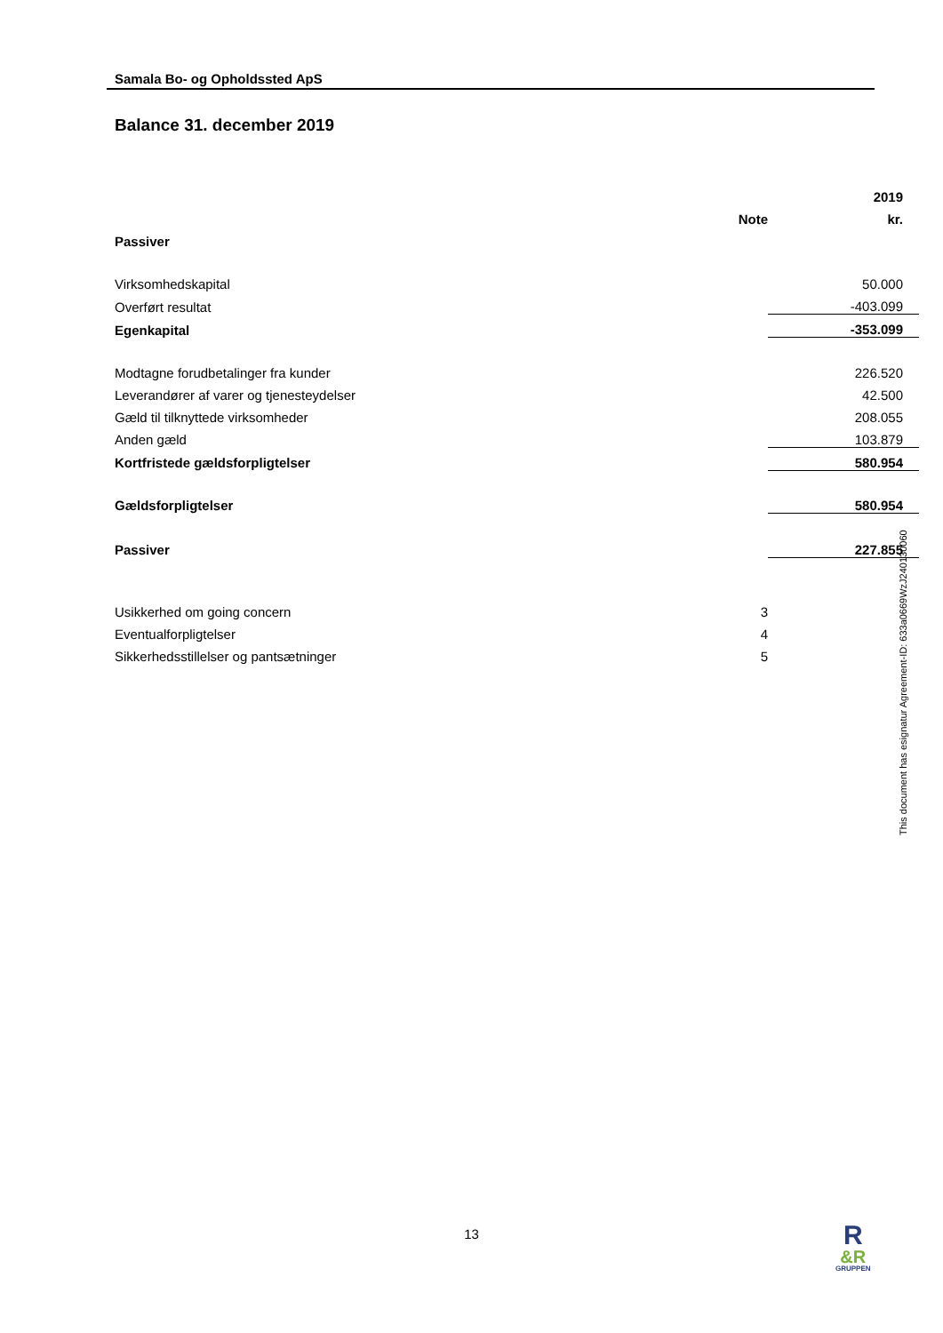Samala Bo- og Opholdssted ApS
Balance 31. december 2019
| | | 2019 |
| --- | --- | --- |
| | Note | kr. |
| Passiver | | |
| Virksomhedskapital | | 50.000 |
| Overført resultat | | -403.099 |
| Egenkapital | | -353.099 |
| Modtagne forudbetalinger fra kunder | | 226.520 |
| Leverandører af varer og tjenesteydelser | | 42.500 |
| Gæld til tilknyttede virksomheder | | 208.055 |
| Anden gæld | | 103.879 |
| Kortfristede gældsforpligtelser | | 580.954 |
| Gældsforpligtelser | | 580.954 |
| Passiver | | 227.855 |
| Usikkerhed om going concern | 3 | |
| Eventualforpligtelser | 4 | |
| Sikkerhedsstillelser og pantsætninger | 5 | |
13 R
&R
GRUPPEN
This document has esignatur Agreement-ID: 633a0669WzJ240130060